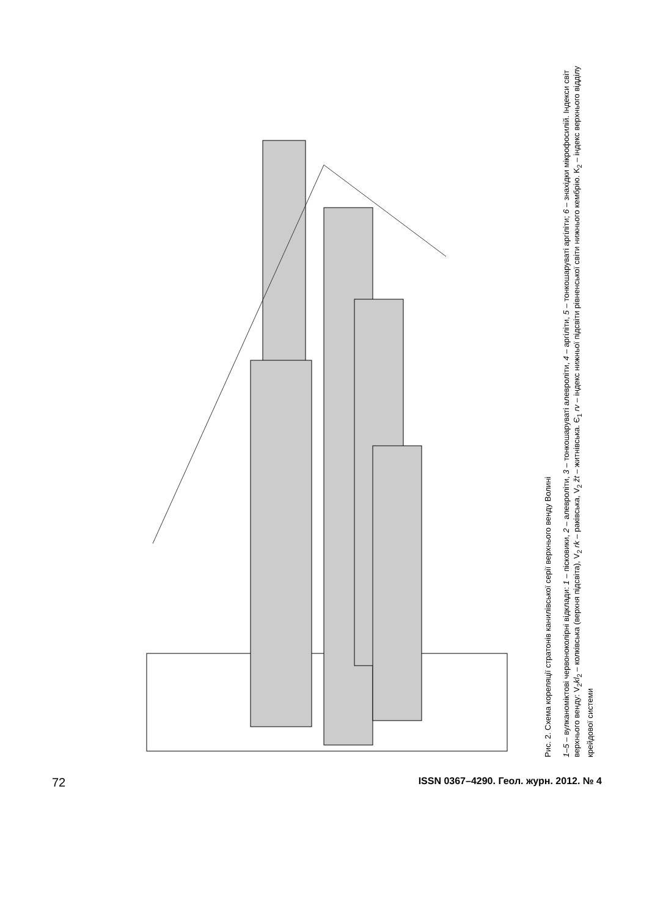Рис. 2. Схема кореляції стратонів канилівської серії верхнього венду Волині
1–5 – вулканоміктові червоноколірні відклади: 1 – пісковики, 2 – алевроліти, 3 – тонкошаруваті алевроліти, 4 – аргіліти, 5 – тонкошаруваті аргіліти; 6 – знахідки мікрофосилій. Індекси світ верхнього венду: V<sub>2</sub>kl<sub>2</sub> – колківська (верхня підсвіта), V<sub>2</sub> rk – раківська, V<sub>2</sub> žt – житнівська. Є<sub>1</sub> rv – індекс нижньої підсвіти рівненської світи нижнього кембрію. K<sub>2</sub> – індекс верхнього відділу крейдової системи
72 ISSN 0367–4290. Геол. журн. 2012. № 4